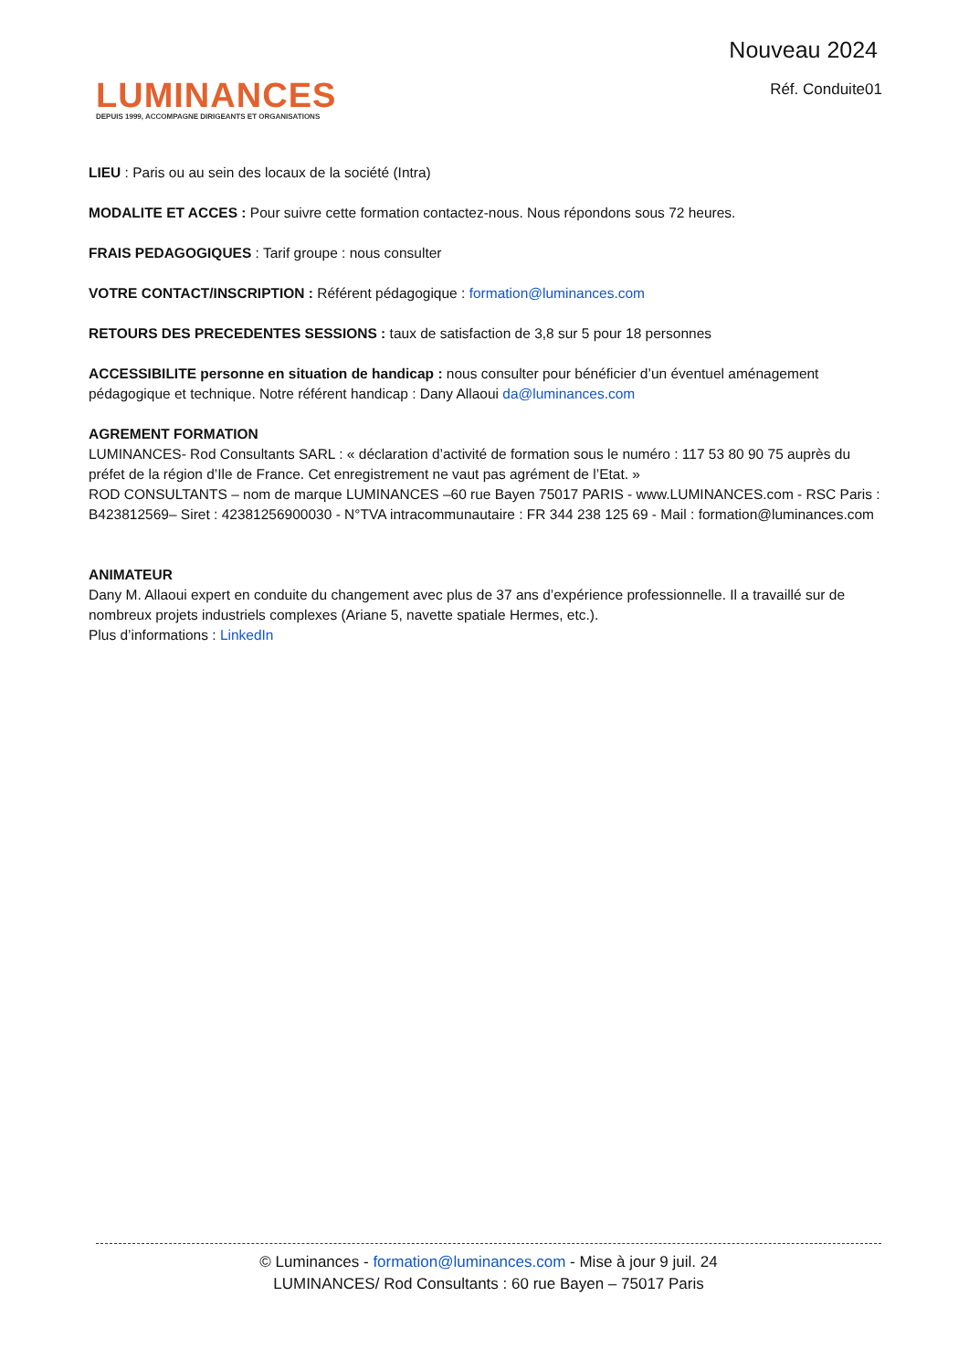Nouveau 2024
LUMINANCES
DEPUIS 1999, ACCOMPAGNE DIRIGEANTS ET ORGANISATIONS
Réf. Conduite01
LIEU : Paris ou au sein des locaux de la société (Intra)
MODALITE ET ACCES : Pour suivre cette formation contactez-nous. Nous répondons sous 72 heures.
FRAIS PEDAGOGIQUES : Tarif groupe : nous consulter
VOTRE CONTACT/INSCRIPTION : Référent pédagogique : formation@luminances.com
RETOURS DES PRECEDENTES SESSIONS : taux de satisfaction de 3,8 sur 5 pour 18 personnes
ACCESSIBILITE personne en situation de handicap : nous consulter pour bénéficier d’un éventuel aménagement pédagogique et technique. Notre référent handicap : Dany Allaoui da@luminances.com
AGREMENT FORMATION
LUMINANCES- Rod Consultants SARL : « déclaration d’activité de formation sous le numéro : 117 53 80 90 75 auprès du préfet de la région d’Ile de France. Cet enregistrement ne vaut pas agrément de l’Etat. »
ROD CONSULTANTS – nom de marque LUMINANCES –60 rue Bayen 75017 PARIS - www.LUMINANCES.com - RSC Paris : B423812569– Siret : 42381256900030 - N°TVA intracommunautaire : FR 344 238 125 69 - Mail : formation@luminances.com
ANIMATEUR
Dany M. Allaoui expert en conduite du changement avec plus de 37 ans d’expérience professionnelle. Il a travaillé sur de nombreux projets industriels complexes (Ariane 5, navette spatiale Hermes, etc.).
Plus d’informations : LinkedIn
© Luminances - formation@luminances.com - Mise à jour 9 juil. 24
LUMINANCES/ Rod Consultants : 60 rue Bayen – 75017 Paris